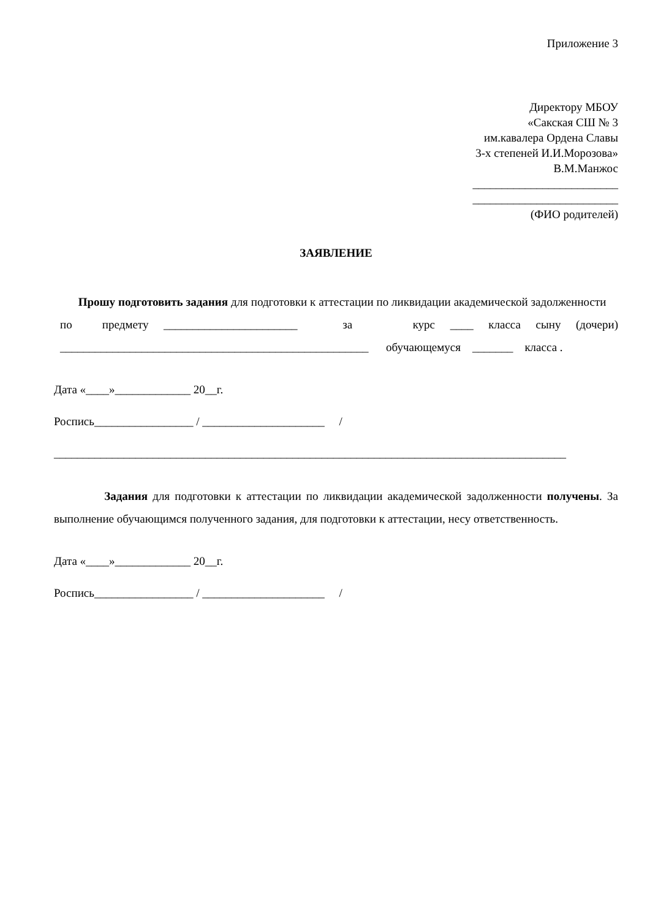Приложение 3
Директору МБОУ
«Сакская СШ № 3
им.кавалера Ордена Славы
3-х степеней И.И.Морозова»
В.М.Манжос
_________________________
_________________________
(ФИО родителей)
ЗАЯВЛЕНИЕ
Прошу подготовить задания для подготовки к аттестации по ликвидации академической задолженности по предмету _______________________ за курс ____ класса сыну (дочери) _____________________________________________________ обучающемуся _______ класса .
Дата «____»_____________ 20__г.
Роспись_________________ / _____________________ /
________________________________________________________________________________________
Задания для подготовки к аттестации по ликвидации академической задолженности получены. За выполнение обучающимся полученного задания, для подготовки к аттестации, несу ответственность.
Дата «____»_____________ 20__г.
Роспись_________________ / _____________________ /